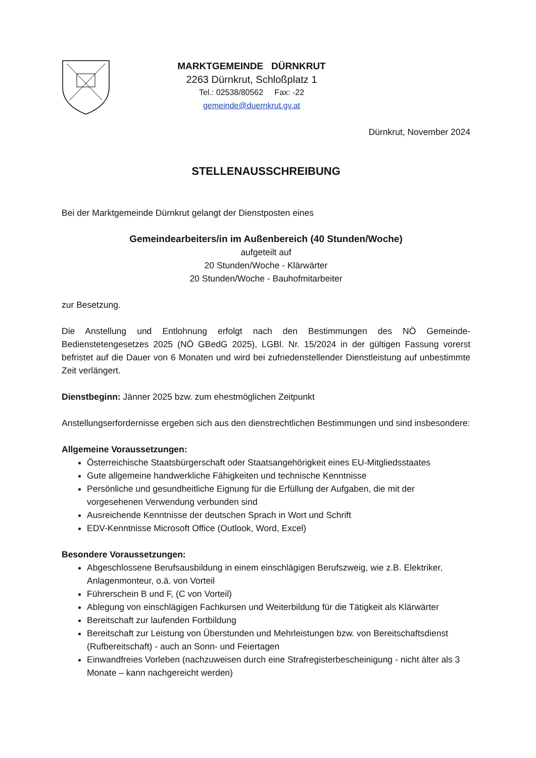MARKTGEMEINDE DÜRNKRUT
2263 Dürnkrut, Schloßplatz 1
Tel.: 02538/80562 Fax: -22
gemeinde@duernkrut.gv.at
Dürnkrut, November 2024
STELLENAUSSCHREIBUNG
Bei der Marktgemeinde Dürnkrut gelangt der Dienstposten eines
Gemeindearbeiters/in im Außenbereich (40 Stunden/Woche)
aufgeteilt auf
20 Stunden/Woche - Klärwärter
20 Stunden/Woche - Bauhofmitarbeiter
zur Besetzung.
Die Anstellung und Entlohnung erfolgt nach den Bestimmungen des NÖ Gemeinde-Bedienstetengesetzes 2025 (NÖ GBedG 2025), LGBl. Nr. 15/2024 in der gültigen Fassung vorerst befristet auf die Dauer von 6 Monaten und wird bei zufriedenstellender Dienstleistung auf unbestimmte Zeit verlängert.
Dienstbeginn: Jänner 2025 bzw. zum ehestmöglichen Zeitpunkt
Anstellungserfordernisse ergeben sich aus den dienstrechtlichen Bestimmungen und sind insbesondere:
Allgemeine Voraussetzungen:
Österreichische Staatsbürgerschaft oder Staatsangehörigkeit eines EU-Mitgliedsstaates
Gute allgemeine handwerkliche Fähigkeiten und technische Kenntnisse
Persönliche und gesundheitliche Eignung für die Erfüllung der Aufgaben, die mit der vorgesehenen Verwendung verbunden sind
Ausreichende Kenntnisse der deutschen Sprach in Wort und Schrift
EDV-Kenntnisse Microsoft Office (Outlook, Word, Excel)
Besondere Voraussetzungen:
Abgeschlossene Berufsausbildung in einem einschlägigen Berufszweig, wie z.B. Elektriker, Anlagenmonteur, o.ä. von Vorteil
Führerschein B und F, (C von Vorteil)
Ablegung von einschlägigen Fachkursen und Weiterbildung für die Tätigkeit als Klärwärter
Bereitschaft zur laufenden Fortbildung
Bereitschaft zur Leistung von Überstunden und Mehrleistungen bzw. von Bereitschaftsdienst (Rufbereitschaft) - auch an Sonn- und Feiertagen
Einwandfreies Vorleben (nachzuweisen durch eine Strafregisterbescheinigung - nicht älter als 3 Monate – kann nachgereicht werden)